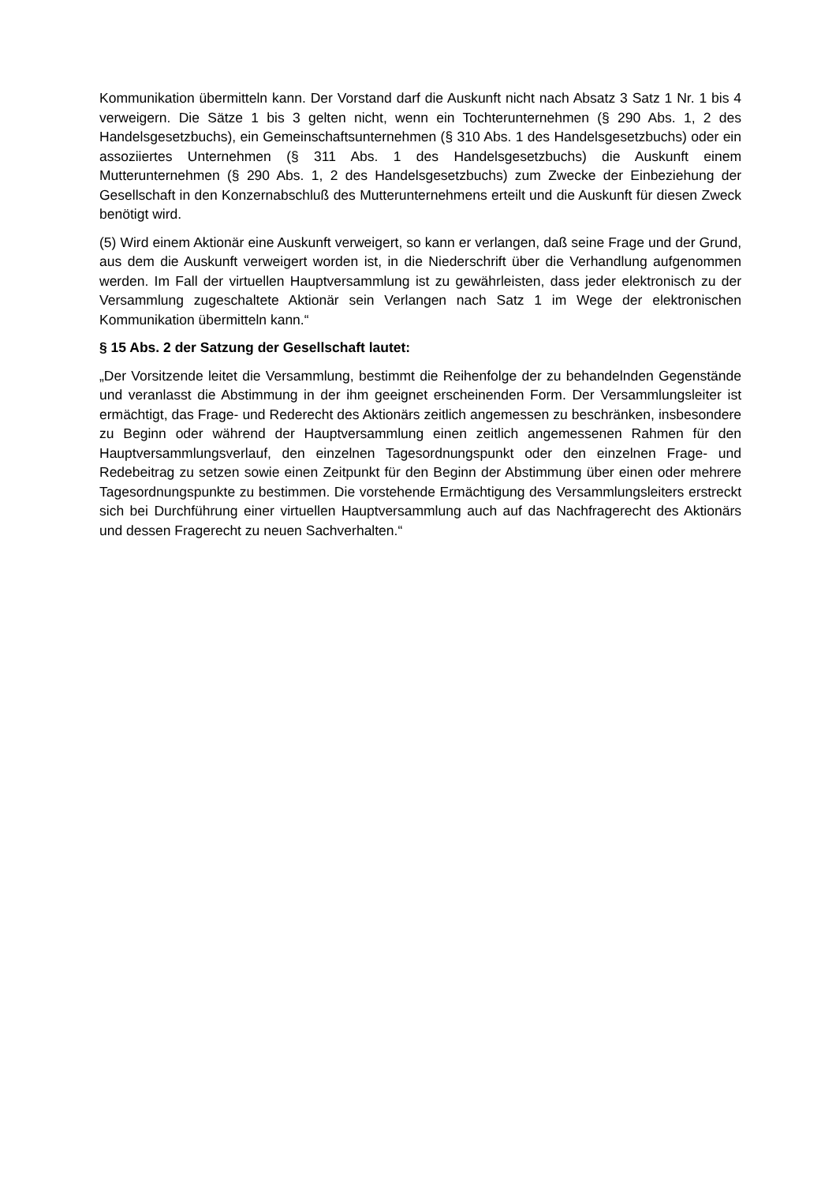Kommunikation übermitteln kann. Der Vorstand darf die Auskunft nicht nach Absatz 3 Satz 1 Nr. 1 bis 4 verweigern. Die Sätze 1 bis 3 gelten nicht, wenn ein Tochterunternehmen (§ 290 Abs. 1, 2 des Handelsgesetzbuchs), ein Gemeinschaftsunternehmen (§ 310 Abs. 1 des Handelsgesetzbuchs) oder ein assoziiertes Unternehmen (§ 311 Abs. 1 des Handelsgesetzbuchs) die Auskunft einem Mutterunternehmen (§ 290 Abs. 1, 2 des Handelsgesetzbuchs) zum Zwecke der Einbeziehung der Gesellschaft in den Konzernabschluß des Mutterunternehmens erteilt und die Auskunft für diesen Zweck benötigt wird.
(5) Wird einem Aktionär eine Auskunft verweigert, so kann er verlangen, daß seine Frage und der Grund, aus dem die Auskunft verweigert worden ist, in die Niederschrift über die Verhandlung aufgenommen werden. Im Fall der virtuellen Hauptversammlung ist zu gewährleisten, dass jeder elektronisch zu der Versammlung zugeschaltete Aktionär sein Verlangen nach Satz 1 im Wege der elektronischen Kommunikation übermitteln kann.“
§ 15 Abs. 2 der Satzung der Gesellschaft lautet:
„Der Vorsitzende leitet die Versammlung, bestimmt die Reihenfolge der zu behandelnden Gegenstände und veranlasst die Abstimmung in der ihm geeignet erscheinenden Form. Der Versammlungsleiter ist ermächtigt, das Frage- und Rederecht des Aktionärs zeitlich angemessen zu beschränken, insbesondere zu Beginn oder während der Hauptversammlung einen zeitlich angemessenen Rahmen für den Hauptversammlungsverlauf, den einzelnen Tagesordnungspunkt oder den einzelnen Frage- und Redebeitrag zu setzen sowie einen Zeitpunkt für den Beginn der Abstimmung über einen oder mehrere Tagesordnungspunkte zu bestimmen. Die vorstehende Ermächtigung des Versammlungsleiters erstreckt sich bei Durchführung einer virtuellen Hauptversammlung auch auf das Nachfragerecht des Aktionärs und dessen Fragerecht zu neuen Sachverhalten.“